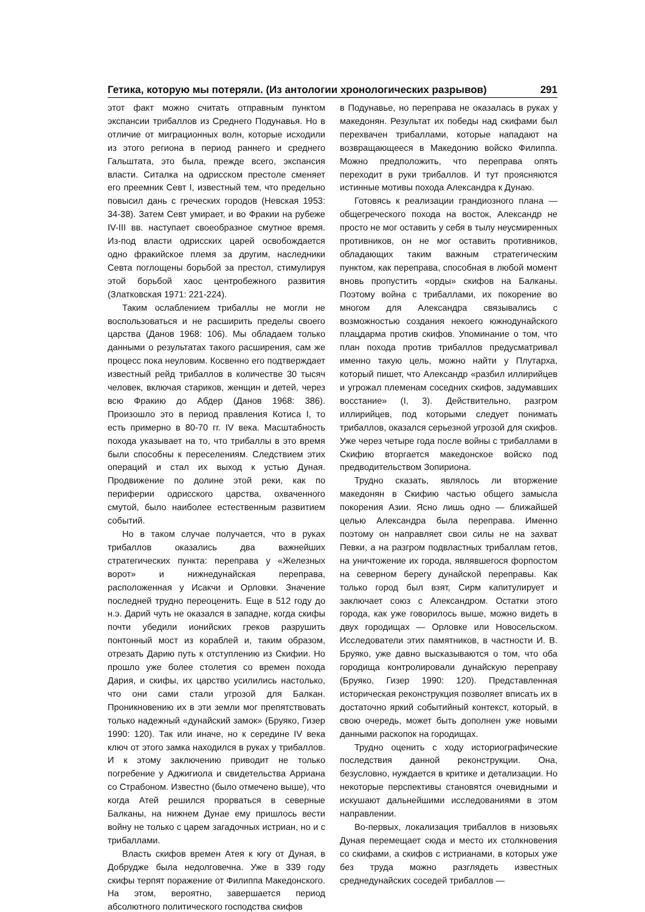Гетика, которую мы потеряли. (Из антологии хронологических разрывов) 291
этот факт можно считать отправным пунктом экспансии трибаллов из Среднего Подунавья. Но в отличие от миграционных волн, которые исходили из этого региона в период раннего и среднего Гальштата, это была, прежде всего, экспансия власти. Ситалка на одрисском престоле сменяет его преемник Севт I, известный тем, что предельно повысил дань с греческих городов (Невская 1953: 34-38). Затем Севт умирает, и во Фракии на рубеже IV-III вв. наступает своеобразное смутное время. Из-под власти одрисских царей освобождается одно фракийское племя за другим, наследники Севта поглощены борьбой за престол, стимулируя этой борьбой хаос центробежного развития (Златковская 1971: 221-224).
Таким ослаблением трибаллы не могли не воспользоваться и не расширить пределы своего царства (Данов 1968: 106). Мы обладаем только данными о результатах такого расширения, сам же процесс пока неуловим. Косвенно его подтверждает известный рейд трибаллов в количестве 30 тысяч человек, включая стариков, женщин и детей, через всю Фракию до Абдер (Данов 1968: 386). Произошло это в период правления Котиса I, то есть примерно в 80-70 гг. IV века. Масштабность похода указывает на то, что трибаллы в это время были способны к переселениям. Следствием этих операций и стал их выход к устью Дуная. Продвижение по долине этой реки, как по периферии одрисского царства, охваченного смутой, было наиболее естественным развитием событий.
Но в таком случае получается, что в руках трибаллов оказались два важнейших стратегических пункта: переправа у «Железных ворот» и нижнедунайская переправа, расположенная у Исакчи и Орловки. Значение последней трудно переоценить. Еще в 512 году до н.э. Дарий чуть не оказался в западне, когда скифы почти убедили ионийских греков разрушить понтонный мост из кораблей и, таким образом, отрезать Дарию путь к отступлению из Скифии. Но прошло уже более столетия со времен похода Дария, и скифы, их царство усилились настолько, что они сами стали угрозой для Балкан. Проникновению их в эти земли мог препятствовать только надежный «дунайский замок» (Бруяко, Гизер 1990: 120). Так или иначе, но к середине IV века ключ от этого замка находился в руках у трибаллов. И к этому заключению приводит не только погребение у Аджигиола и свидетельства Арриана со Страбоном. Известно (было отмечено выше), что когда Атей решился прорваться в северные Балканы, на нижнем Дунае ему пришлось вести войну не только с царем загадочных истриан, но и с трибаллами.
Власть скифов времен Атея к югу от Дуная, в Добрудже была недолговечна. Уже в 339 году скифы терпят поражение от Филиппа Македонского. На этом, вероятно, завершается период абсолютного политического господства скифов
в Подунавье, но переправа не оказалась в руках у македонян. Результат их победы над скифами был перехвачен трибаллами, которые нападают на возвращающееся в Македонию войско Филиппа. Можно предположить, что переправа опять переходит в руки трибаллов. И тут проясняются истинные мотивы похода Александра к Дунаю.
Готовясь к реализации грандиозного плана — общегреческого похода на восток, Александр не просто не мог оставить у себя в тылу неусмиренных противников, он не мог оставить противников, обладающих таким важным стратегическим пунктом, как переправа, способная в любой момент вновь пропустить «орды» скифов на Балканы. Поэтому война с трибаллами, их покорение во многом для Александра связывались с возможностью создания некоего южнодунайского плацдарма против скифов. Упоминание о том, что план похода против трибаллов предусматривал именно такую цель, можно найти у Плутарха, который пишет, что Александр «разбил иллирийцев и угрожал племенам соседних скифов, задумавших восстание» (I, 3). Действительно, разгром иллирийцев, под которыми следует понимать трибаллов, оказался серьезной угрозой для скифов. Уже через четыре года после войны с трибаллами в Скифию вторгается македонское войско под предводительством Зопириона.
Трудно сказать, являлось ли вторжение македонян в Скифию частью общего замысла покорения Азии. Ясно лишь одно — ближайшей целью Александра была переправа. Именно поэтому он направляет свои силы не на захват Певки, а на разгром подвластных трибаллам гетов, на уничтожение их города, являвшегося форпостом на северном берегу дунайской переправы. Как только город был взят, Сирм капитулирует и заключает союз с Александром. Остатки этого города, как уже говорилось выше, можно видеть в двух городищах — Орловке или Новосельском. Исследователи этих памятников, в частности И. В. Бруяко, уже давно высказываются о том, что оба городища контролировали дунайскую переправу (Бруяко, Гизер 1990: 120). Представленная историческая реконструкция позволяет вписать их в достаточно яркий событийный контекст, который, в свою очередь, может быть дополнен уже новыми данными раскопок на городищах.
Трудно оценить с ходу историографические последствия данной реконструкции. Она, безусловно, нуждается в критике и детализации. Но некоторые перспективы становятся очевидными и искушают дальнейшими исследованиями в этом направлении.
Во-первых, локализация трибаллов в низовьях Дуная перемещает сюда и место их столкновения со скифами, а скифов с истрианами, в которых уже без труда можно разглядеть известных среднедунайских соседей трибаллов —